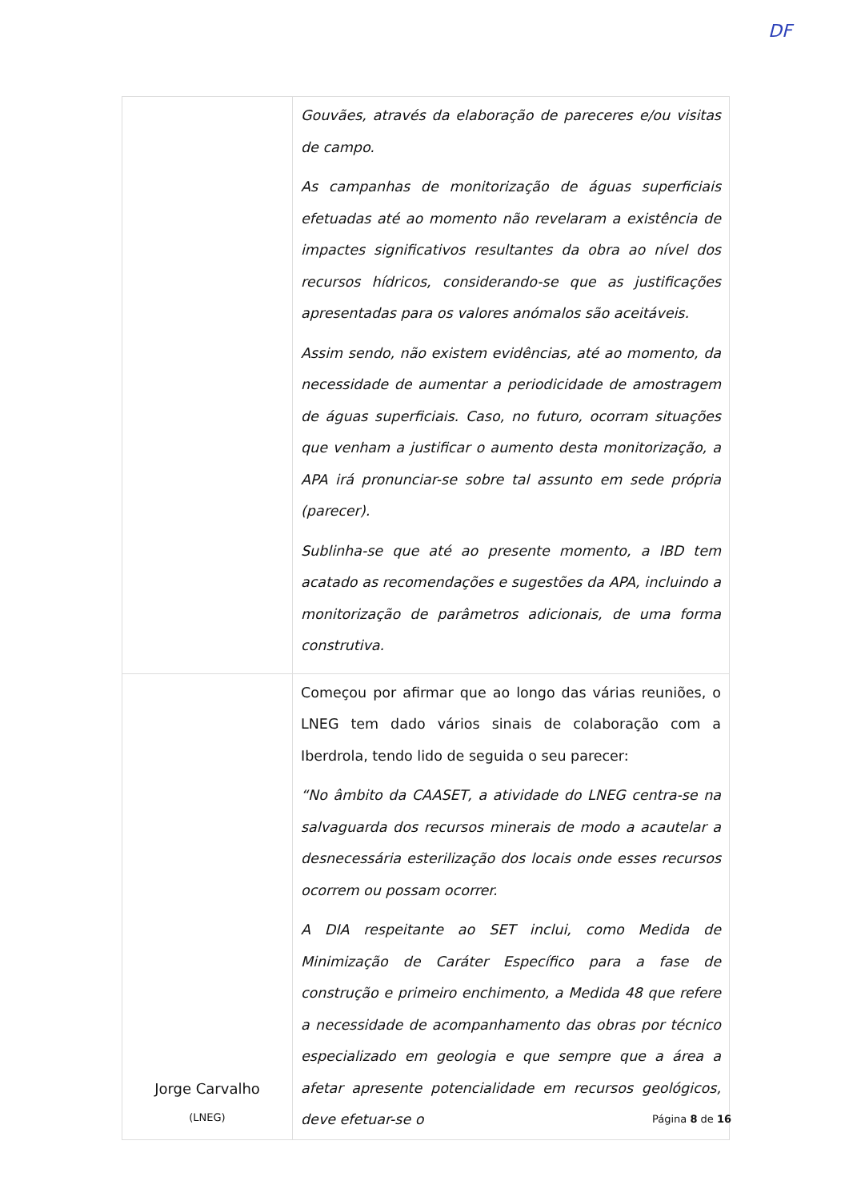| | Gouvães, através da elaboração de pareceres e/ou visitas de campo. As campanhas de monitorização de águas superficiais efetuadas até ao momento não revelaram a existência de impactes significativos resultantes da obra ao nível dos recursos hídricos, considerando-se que as justificações apresentadas para os valores anómalos são aceitáveis. Assim sendo, não existem evidências, até ao momento, da necessidade de aumentar a periodicidade de amostragem de águas superficiais. Caso, no futuro, ocorram situações que venham a justificar o aumento desta monitorização, a APA irá pronunciar-se sobre tal assunto em sede própria (parecer). Sublinha-se que até ao presente momento, a IBD tem acatado as recomendações e sugestões da APA, incluindo a monitorização de parâmetros adicionais, de uma forma construtiva. |
| Jorge Carvalho (LNEG) | Começou por afirmar que ao longo das várias reuniões, o LNEG tem dado vários sinais de colaboração com a Iberdrola, tendo lido de seguida o seu parecer: “No âmbito da CAASET, a atividade do LNEG centra-se na salvaguarda dos recursos minerais de modo a acautelar a desnecessária esterilização dos locais onde esses recursos ocorrem ou possam ocorrer. A DIA respeitante ao SET inclui, como Medida de Minimização de Caráter Específico para a fase de construção e primeiro enchimento, a Medida 48 que refere a necessidade de acompanhamento das obras por técnico especializado em geologia e que sempre que a área a afetar apresente potencialidade em recursos geológicos, deve efetuar-se o |
Página 8 de 16
DF